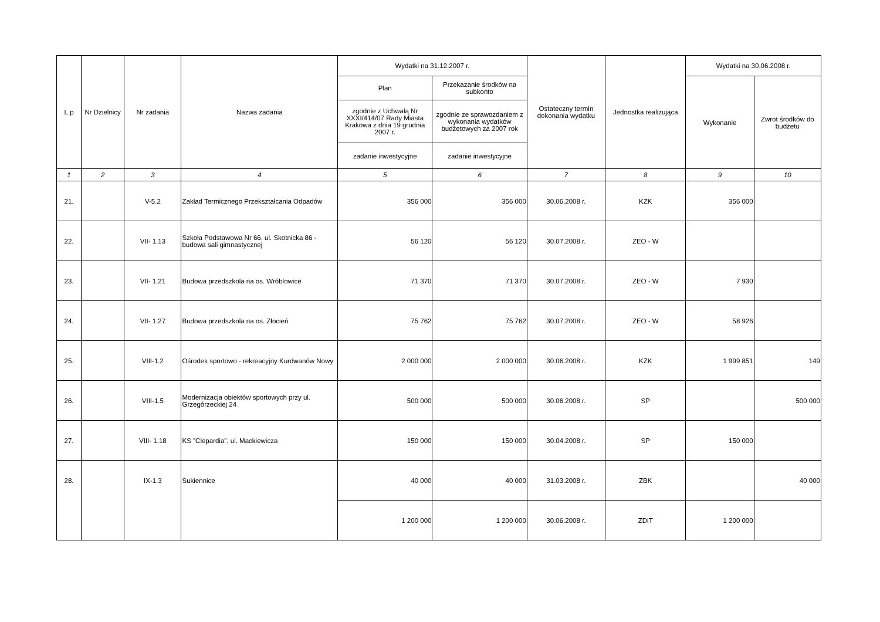| L.p | Nr Dzielnicy | Nr zadania | Nazwa zadania | Wydatki na 31.12.2007 r. | | Ostateczny termin dokonania wydatku | Jednostka realizująca | Wydatki na 30.06.2008 r. | |
| --- | --- | --- | --- | --- | --- | --- | --- | --- | --- |
| | | | | Plan | Przekazanie środków na subkonto | | | Wykonanie | Zwrot środków do budżetu |
| | | | | zgodnie z Uchwałą Nr XXXI/414/07 Rady Miasta Krakowa z dnia 19 grudnia 2007 r. | zgodnie ze sprawozdaniem z wykonania wydatków budżetowych za 2007 rok | | | | |
| | | | | zadanie inwestycyjne | zadanie inwestycyjne | | | | |
| 1 | 2 | 3 | 4 | 5 | 6 | 7 | 8 | 9 | 10 |
| 21. | | V-5.2 | Zakład Termicznego Przekształcania Odpadów | 356 000 | 356 000 | 30.06.2008 r. | KZK | 356 000 | |
| 22. | | VII- 1.13 | Szkoła Podstawowa Nr 66, ul. Skotnicka 86 - budowa sali gimnastycznej | 56 120 | 56 120 | 30.07.2008 r. | ZEO - W | | |
| 23. | | VII- 1.21 | Budowa przedszkola na os. Wróblowice | 71 370 | 71 370 | 30.07.2008 r. | ZEO - W | 7 930 | |
| 24. | | VII- 1.27 | Budowa przedszkola na os. Złocień | 75 762 | 75 762 | 30.07.2008 r. | ZEO - W | 58 926 | |
| 25. | | VIII-1.2 | Ośrodek sportowo - rekreacyjny Kurdwanów Nowy | 2 000 000 | 2 000 000 | 30.06.2008 r. | KZK | 1 999 851 | 149 |
| 26. | | VIII-1.5 | Modernizacja obiektów sportowych przy ul. Grzegórzeckiej 24 | 500 000 | 500 000 | 30.06.2008 r. | SP | | 500 000 |
| 27. | | VIII- 1.18 | KS "Clepardia", ul. Mackiewicza | 150 000 | 150 000 | 30.04.2008 r. | SP | 150 000 | |
| 28. | | IX-1.3 | Sukiennice | 40 000 | 40 000 | 31.03.2008 r. | ZBK | | 40 000 |
| | | | | 1 200 000 | 1 200 000 | 30.06.2008 r. | ZDiT | 1 200 000 | |